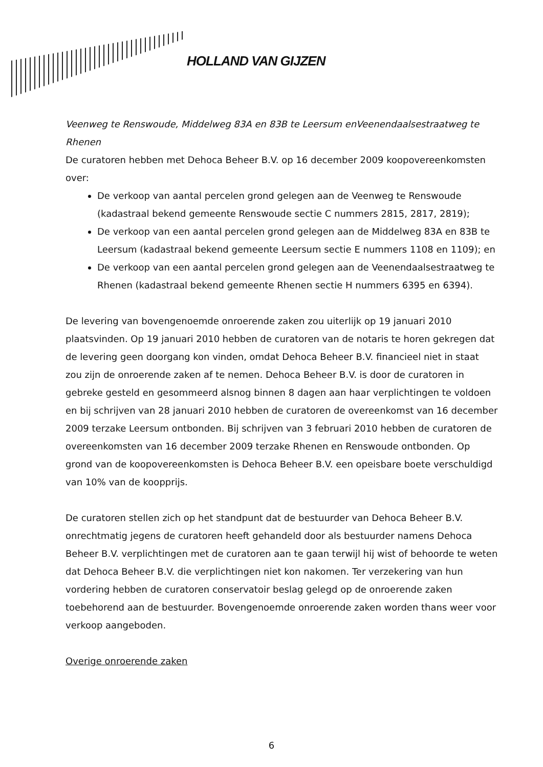HOLLAND VAN GIJZEN
Veenweg te Renswoude, Middelweg 83A en 83B te Leersum enVeenendaalsestraatweg te Rhenen
De curatoren hebben met Dehoca Beheer B.V. op 16 december 2009 koopovereenkomsten over:
De verkoop van aantal percelen grond gelegen aan de Veenweg te Renswoude (kadastraal bekend gemeente Renswoude sectie C nummers 2815, 2817, 2819);
De verkoop van een aantal percelen grond gelegen aan de Middelweg 83A en 83B te Leersum (kadastraal bekend gemeente Leersum sectie E nummers 1108 en 1109); en
De verkoop van een aantal percelen grond gelegen aan de Veenendaalsestraatweg te Rhenen (kadastraal bekend gemeente Rhenen sectie H nummers 6395 en 6394).
De levering van bovengenoemde onroerende zaken zou uiterlijk op 19 januari 2010 plaatsvinden. Op 19 januari 2010 hebben de curatoren van de notaris te horen gekregen dat de levering geen doorgang kon vinden, omdat Dehoca Beheer B.V. financieel niet in staat zou zijn de onroerende zaken af te nemen. Dehoca Beheer B.V. is door de curatoren in gebreke gesteld en gesommeerd alsnog binnen 8 dagen aan haar verplichtingen te voldoen en bij schrijven van 28 januari 2010 hebben de curatoren de overeenkomst van 16 december 2009 terzake Leersum ontbonden. Bij schrijven van 3 februari 2010 hebben de curatoren de overeenkomsten van 16 december 2009 terzake Rhenen en Renswoude ontbonden. Op grond van de koopovereenkomsten is Dehoca Beheer B.V. een opeisbare boete verschuldigd van 10% van de koopprijs.
De curatoren stellen zich op het standpunt dat de bestuurder van Dehoca Beheer B.V. onrechtmatig jegens de curatoren heeft gehandeld door als bestuurder namens Dehoca Beheer B.V. verplichtingen met de curatoren aan te gaan terwijl hij wist of behoorde te weten dat Dehoca Beheer B.V. die verplichtingen niet kon nakomen. Ter verzekering van hun vordering hebben de curatoren conservatoir beslag gelegd op de onroerende zaken toebehorend aan de bestuurder. Bovengenoemde onroerende zaken worden thans weer voor verkoop aangeboden.
Overige onroerende zaken
6